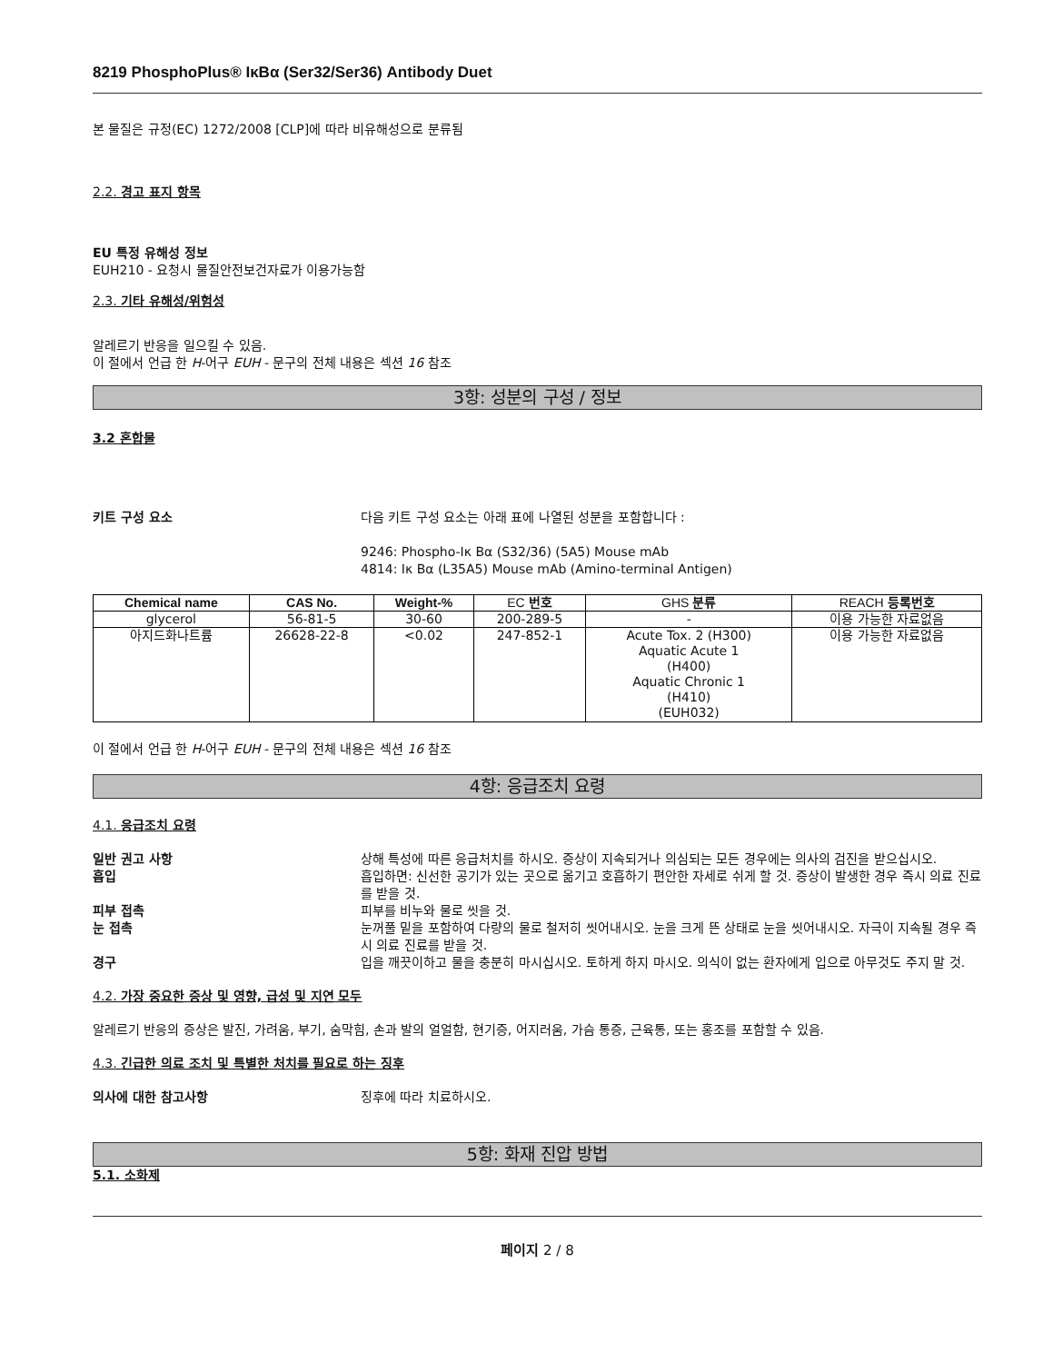8219 PhosphoPlus® IκBα (Ser32/Ser36) Antibody Duet
본 물질은 규정(EC) 1272/2008 [CLP]에 따라 비유해성으로 분류됨
2.2. 경고 표지 항목
EU 특정 유해성 정보
EUH210 - 요청시 물질안전보건자료가 이용가능함
2.3. 기타 유해성/위험성
알레르기 반응을 일으킬 수 있음.
이 절에서 언급 한 H-어구 EUH - 문구의 전체 내용은 섹션 16 참조
3항: 성분의 구성 / 정보
3.2 혼합물
키트 구성 요소 다음 키트 구성 요소는 아래 표에 나열된 성분을 포함합니다 :
9246: Phospho-Iκ Bα (S32/36) (5A5) Mouse mAb
4814: Iκ Bα (L35A5) Mouse mAb (Amino-terminal Antigen)
| Chemical name | CAS No. | Weight-% | EC 번호 | GHS 분류 | REACH 등록번호 |
| --- | --- | --- | --- | --- | --- |
| glycerol | 56-81-5 | 30-60 | 200-289-5 | - | 이용 가능한 자료없음 |
| 아지드화나트륨 | 26628-22-8 | <0.02 | 247-852-1 | Acute Tox. 2 (H300) Aquatic Acute 1 (H400) Aquatic Chronic 1 (H410) (EUH032) | 이용 가능한 자료없음 |
이 절에서 언급 한 H-어구 EUH - 문구의 전체 내용은 섹션 16 참조
4항: 응급조치 요령
4.1. 응급조치 요령
일반 권고 사항 상해 특성에 따른 응급처치를 하시오. 증상이 지속되거나 의심되는 모든 경우에는 의사의 검진을 받으십시오.
흡입 흡입하면: 신선한 공기가 있는 곳으로 옮기고 호흡하기 편안한 자세로 쉬게 할 것. 증상이 발생한 경우 즉시 의료 진료를 받을 것.
피부 접촉 피부를 비누와 물로 씻을 것.
눈 접촉 눈꺼풀 밑을 포함하여 다량의 물로 철저히 씻어내시오. 눈을 크게 뜬 상태로 눈을 씻어내시오. 자극이 지속될 경우 즉시 의료 진료를 받을 것.
경구 입을 깨끗이하고 물을 충분히 마시십시오. 토하게 하지 마시오. 의식이 없는 환자에게 입으로 아무것도 주지 말 것.
4.2. 가장 중요한 증상 및 영향, 급성 및 지연 모두
알레르기 반응의 증상은 발진, 가려움, 부기, 숨막힘, 손과 발의 얼얼함, 현기증, 어지러움, 가슴 통증, 근육통, 또는 홍조를 포함할 수 있음.
4.3. 긴급한 의료 조치 및 특별한 처치를 필요로 하는 징후
의사에 대한 참고사항 징후에 따라 치료하시오.
5항: 화재 진압 방법
5.1. 소화제
페이지 2 / 8